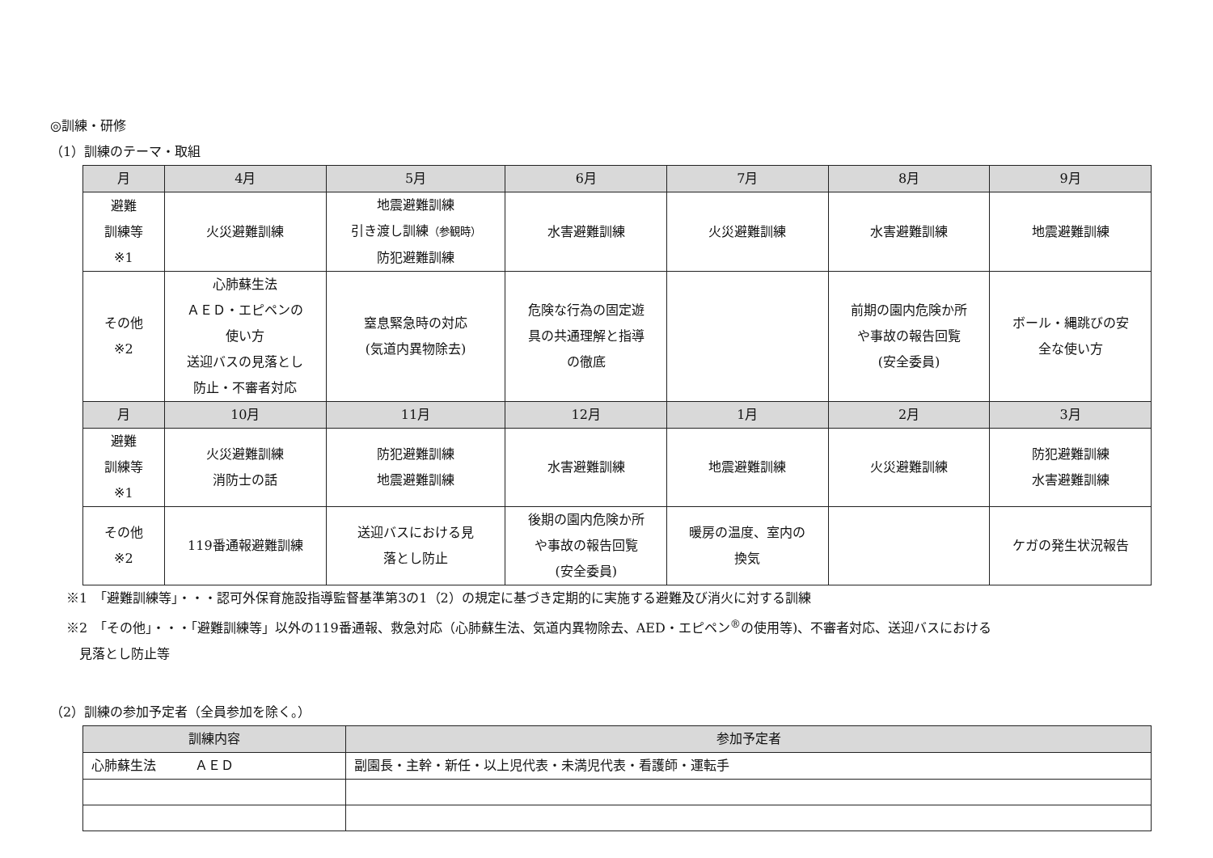◎訓練・研修
（1）訓練のテーマ・取組
| 月 | 4月 | 5月 | 6月 | 7月 | 8月 | 9月 |
| --- | --- | --- | --- | --- | --- | --- |
| 避難 訓練等 ※1 | 火災避難訓練 | 地震避難訓練 引き渡し訓練 （参観時） 防犯避難訓練 | 水害避難訓練 | 火災避難訓練 | 水害避難訓練 | 地震避難訓練 |
| その他 ※2 | 心肺蘇生法 ＡＥＤ・エピペンの 使い方 送迎バスの見落とし 防止・不審者対応 | 窒息緊急時の対応 (気道内異物除去) | 危険な行為の固定遊 具の共通理解と指導 の徹底 | | 前期の園内危険か所 や事故の報告回覧 (安全委員) | ボール・縄跳びの安 全な使い方 |
| 月 | 10月 | 11月 | 12月 | 1月 | 2月 | 3月 |
| 避難 訓練等 ※1 | 火災避難訓練 消防士の話 | 防犯避難訓練 地震避難訓練 | 水害避難訓練 | 地震避難訓練 | 火災避難訓練 | 防犯避難訓練 水害避難訓練 |
| その他 ※2 | 119番通報避難訓練 | 送迎バスにおける見 落とし防止 | 後期の園内危険か所 や事故の報告回覧 (安全委員) | 暖房の温度、室内の 換気 | | ケガの発生状況報告 |
※1　「避難訓練等」・・・認可外保育施設指導監督基準第3の1（2）の規定に基づき定期的に実施する避難及び消火に対する訓練
※2　「その他」・・・「避難訓練等」以外の119番通報、救急対応（心肺蘇生法、気道内異物除去、AED・エピペン<sup>®</sup>の使用等)、不審者対応、送迎バスにおける
　見落とし防止等
（2）訓練の参加予定者（全員参加を除く。）
| 訓練内容 | 参加予定者 |
| --- | --- |
| 心肺蘇生法 ＡＥＤ | 副園長・主幹・新任・以上児代表・未満児代表・看護師・運転手 |